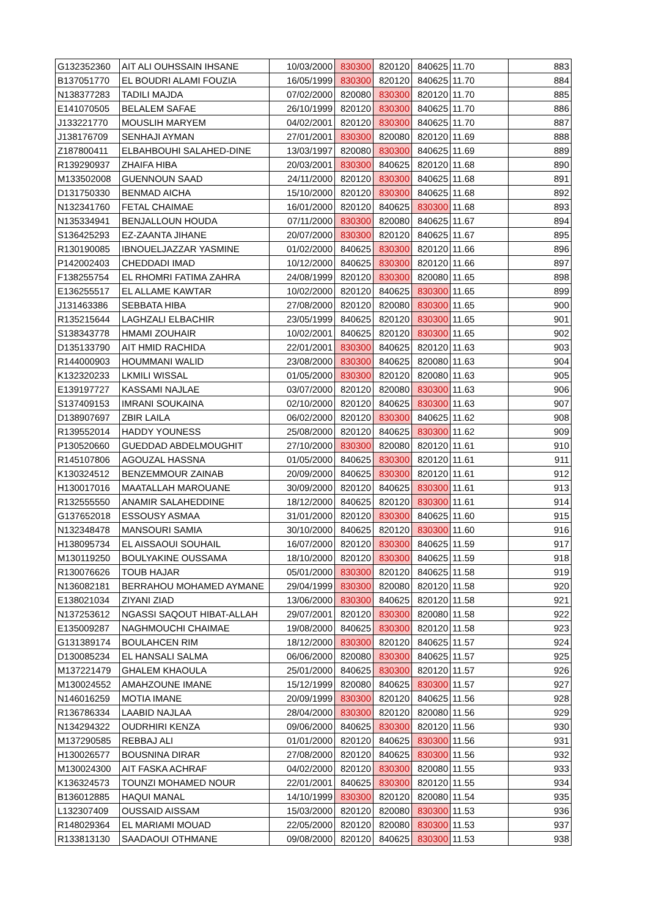| G132352360 | AIT ALI OUHSSAIN IHSANE | 10/03/2000 | 830300 | 820120 | 840625 | 11.70 | 883 |
| B137051770 | EL BOUDRI ALAMI FOUZIA | 16/05/1999 | 830300 | 820120 | 840625 | 11.70 | 884 |
| N138377283 | TADILI MAJDA | 07/02/2000 | 820080 | 830300 | 820120 | 11.70 | 885 |
| E141070505 | BELALEM SAFAE | 26/10/1999 | 820120 | 830300 | 840625 | 11.70 | 886 |
| J133221770 | MOUSLIH MARYEM | 04/02/2001 | 820120 | 830300 | 840625 | 11.70 | 887 |
| J138176709 | SENHAJI AYMAN | 27/01/2001 | 830300 | 820080 | 820120 | 11.69 | 888 |
| Z187800411 | ELBAHBOUHI SALAHED-DINE | 13/03/1997 | 820080 | 830300 | 840625 | 11.69 | 889 |
| R139290937 | ZHAIFA HIBA | 20/03/2001 | 830300 | 840625 | 820120 | 11.68 | 890 |
| M133502008 | GUENNOUN SAAD | 24/11/2000 | 820120 | 830300 | 840625 | 11.68 | 891 |
| D131750330 | BENMAD AICHA | 15/10/2000 | 820120 | 830300 | 840625 | 11.68 | 892 |
| N132341760 | FETAL CHAIMAE | 16/01/2000 | 820120 | 840625 | 830300 | 11.68 | 893 |
| N135334941 | BENJALLOUN HOUDA | 07/11/2000 | 830300 | 820080 | 840625 | 11.67 | 894 |
| S136425293 | EZ-ZAANTA JIHANE | 20/07/2000 | 830300 | 820120 | 840625 | 11.67 | 895 |
| R130190085 | IBNOUELJAZZAR YASMINE | 01/02/2000 | 840625 | 830300 | 820120 | 11.66 | 896 |
| P142002403 | CHEDDADI IMAD | 10/12/2000 | 840625 | 830300 | 820120 | 11.66 | 897 |
| F138255754 | EL RHOMRI FATIMA ZAHRA | 24/08/1999 | 820120 | 830300 | 820080 | 11.65 | 898 |
| E136255517 | EL ALLAME KAWTAR | 10/02/2000 | 820120 | 840625 | 830300 | 11.65 | 899 |
| J131463386 | SEBBATA HIBA | 27/08/2000 | 820120 | 820080 | 830300 | 11.65 | 900 |
| R135215644 | LAGHZALI ELBACHIR | 23/05/1999 | 840625 | 820120 | 830300 | 11.65 | 901 |
| S138343778 | HMAMI ZOUHAIR | 10/02/2001 | 840625 | 820120 | 830300 | 11.65 | 902 |
| D135133790 | AIT HMID RACHIDA | 22/01/2001 | 830300 | 840625 | 820120 | 11.63 | 903 |
| R144000903 | HOUMMANI WALID | 23/08/2000 | 830300 | 840625 | 820080 | 11.63 | 904 |
| K132320233 | LKMILI WISSAL | 01/05/2000 | 830300 | 820120 | 820080 | 11.63 | 905 |
| E139197727 | KASSAMI NAJLAE | 03/07/2000 | 820120 | 820080 | 830300 | 11.63 | 906 |
| S137409153 | IMRANI SOUKAINA | 02/10/2000 | 820120 | 840625 | 830300 | 11.63 | 907 |
| D138907697 | ZBIR LAILA | 06/02/2000 | 820120 | 830300 | 840625 | 11.62 | 908 |
| R139552014 | HADDY YOUNESS | 25/08/2000 | 820120 | 840625 | 830300 | 11.62 | 909 |
| P130520660 | GUEDDAD ABDELMOUGHIT | 27/10/2000 | 830300 | 820080 | 820120 | 11.61 | 910 |
| R145107806 | AGOUZAL HASSNA | 01/05/2000 | 840625 | 830300 | 820120 | 11.61 | 911 |
| K130324512 | BENZEMMOUR ZAINAB | 20/09/2000 | 840625 | 830300 | 820120 | 11.61 | 912 |
| H130017016 | MAATALLAH MAROUANE | 30/09/2000 | 820120 | 840625 | 830300 | 11.61 | 913 |
| R132555550 | ANAMIR SALAHEDDINE | 18/12/2000 | 840625 | 820120 | 830300 | 11.61 | 914 |
| G137652018 | ESSOUSY ASMAA | 31/01/2000 | 820120 | 830300 | 840625 | 11.60 | 915 |
| N132348478 | MANSOURI SAMIA | 30/10/2000 | 840625 | 820120 | 830300 | 11.60 | 916 |
| H138095734 | EL AISSAOUI SOUHAIL | 16/07/2000 | 820120 | 830300 | 840625 | 11.59 | 917 |
| M130119250 | BOULYAKINE OUSSAMA | 18/10/2000 | 820120 | 830300 | 840625 | 11.59 | 918 |
| R130076626 | TOUB HAJAR | 05/01/2000 | 830300 | 820120 | 840625 | 11.58 | 919 |
| N136082181 | BERRAHOU MOHAMED AYMANE | 29/04/1999 | 830300 | 820080 | 820120 | 11.58 | 920 |
| E138021034 | ZIYANI ZIAD | 13/06/2000 | 830300 | 840625 | 820120 | 11.58 | 921 |
| N137253612 | NGASSI SAQOUT HIBAT-ALLAH | 29/07/2001 | 820120 | 830300 | 820080 | 11.58 | 922 |
| E135009287 | NAGHMOUCHI CHAIMAE | 19/08/2000 | 840625 | 830300 | 820120 | 11.58 | 923 |
| G131389174 | BOULAHCEN RIM | 18/12/2000 | 830300 | 820120 | 840625 | 11.57 | 924 |
| D130085234 | EL HANSALI SALMA | 06/06/2000 | 820080 | 830300 | 840625 | 11.57 | 925 |
| M137221479 | GHALEM KHAOULA | 25/01/2000 | 840625 | 830300 | 820120 | 11.57 | 926 |
| M130024552 | AMAHZOUNE IMANE | 15/12/1999 | 820080 | 840625 | 830300 | 11.57 | 927 |
| N146016259 | MOTIA IMANE | 20/09/1999 | 830300 | 820120 | 840625 | 11.56 | 928 |
| R136786334 | LAABID NAJLAA | 28/04/2000 | 830300 | 820120 | 820080 | 11.56 | 929 |
| N134294322 | OUDRHIRI KENZA | 09/06/2000 | 840625 | 830300 | 820120 | 11.56 | 930 |
| M137290585 | REBBAJ ALI | 01/01/2000 | 820120 | 840625 | 830300 | 11.56 | 931 |
| H130026577 | BOUSNINA DIRAR | 27/08/2000 | 820120 | 840625 | 830300 | 11.56 | 932 |
| M130024300 | AIT FASKA ACHRAF | 04/02/2000 | 820120 | 830300 | 820080 | 11.55 | 933 |
| K136324573 | TOUNZI MOHAMED NOUR | 22/01/2001 | 840625 | 830300 | 820120 | 11.55 | 934 |
| B136012885 | HAQUI MANAL | 14/10/1999 | 830300 | 820120 | 820080 | 11.54 | 935 |
| L132307409 | OUSSAID AISSAM | 15/03/2000 | 820120 | 820080 | 830300 | 11.53 | 936 |
| R148029364 | EL MARIAMI MOUAD | 22/05/2000 | 820120 | 820080 | 830300 | 11.53 | 937 |
| R133813130 | SAADAOUI OTHMANE | 09/08/2000 | 820120 | 840625 | 830300 | 11.53 | 938 |